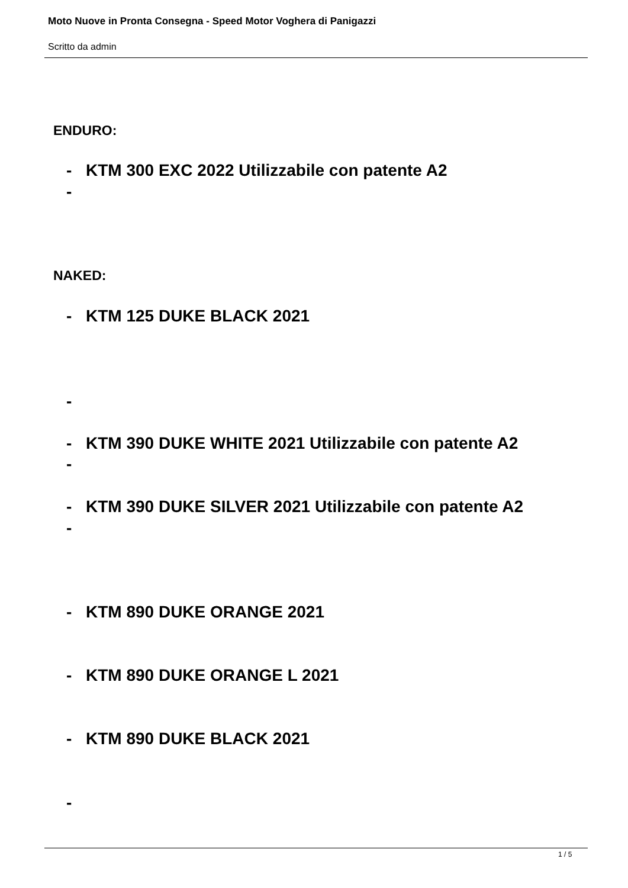Moto Nuove in Pronta Consegna - Speed Motor Voghera di Panigazzi
Scritto da admin
ENDURO:
- KTM 300 EXC 2022 Utilizzabile con patente A2
-
NAKED:
- KTM 125 DUKE BLACK 2021
-
- KTM 390 DUKE WHITE 2021 Utilizzabile con patente A2
-
- KTM 390 DUKE SILVER 2021 Utilizzabile con patente A2
-
- KTM 890 DUKE ORANGE 2021
- KTM 890 DUKE ORANGE L 2021
- KTM 890 DUKE BLACK 2021
-
1 / 5